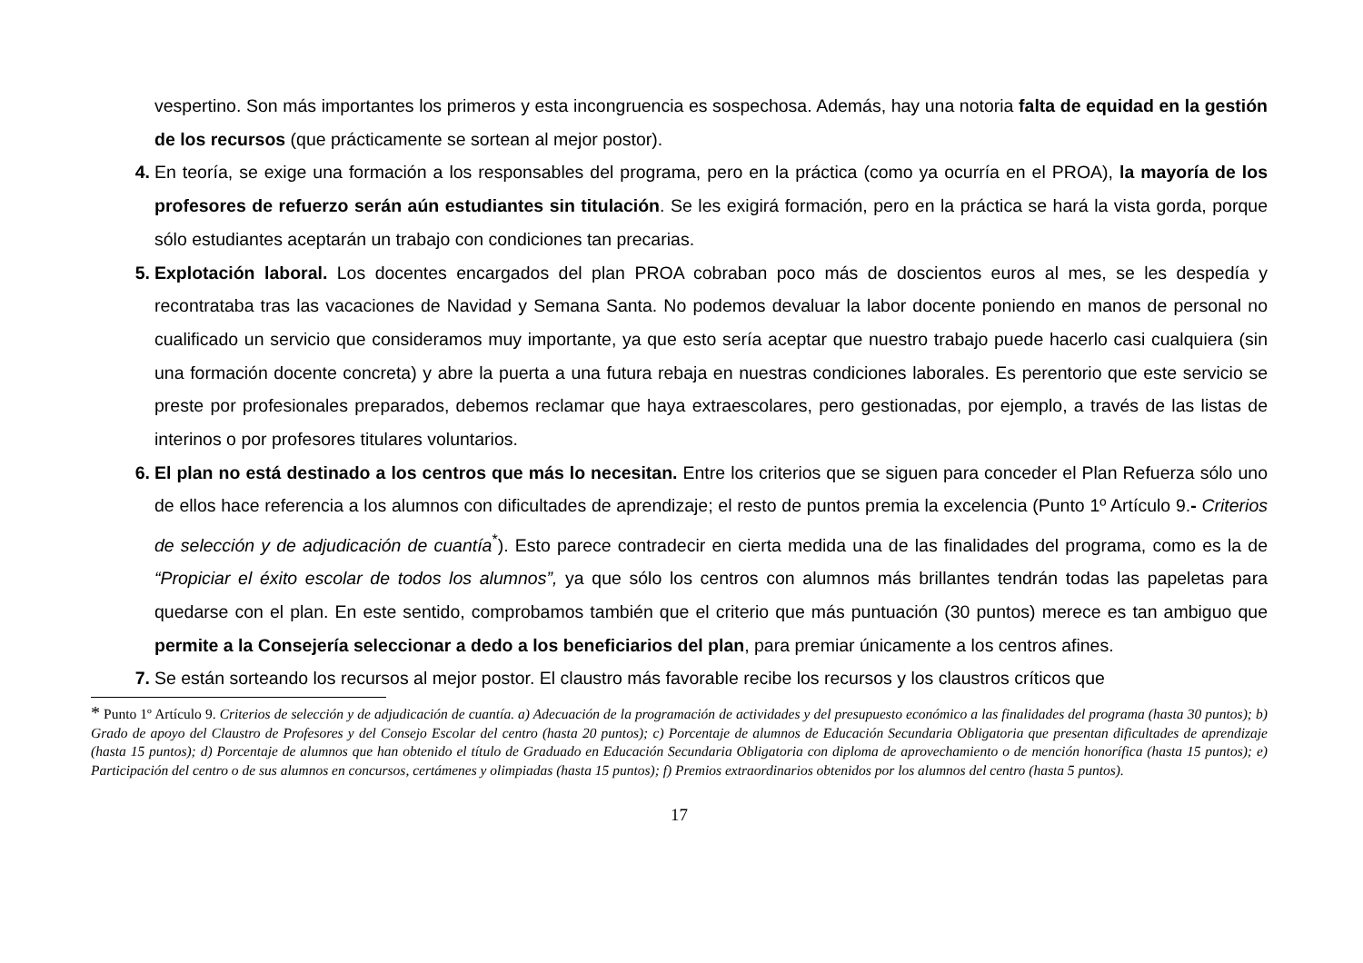vespertino. Son más importantes los primeros y esta incongruencia es sospechosa. Además, hay una notoria falta de equidad en la gestión de los recursos (que prácticamente se sortean al mejor postor).
4. En teoría, se exige una formación a los responsables del programa, pero en la práctica (como ya ocurría en el PROA), la mayoría de los profesores de refuerzo serán aún estudiantes sin titulación. Se les exigirá formación, pero en la práctica se hará la vista gorda, porque sólo estudiantes aceptarán un trabajo con condiciones tan precarias.
5. Explotación laboral. Los docentes encargados del plan PROA cobraban poco más de doscientos euros al mes, se les despedía y recontrataba tras las vacaciones de Navidad y Semana Santa. No podemos devaluar la labor docente poniendo en manos de personal no cualificado un servicio que consideramos muy importante, ya que esto sería aceptar que nuestro trabajo puede hacerlo casi cualquiera (sin una formación docente concreta) y abre la puerta a una futura rebaja en nuestras condiciones laborales. Es perentorio que este servicio se preste por profesionales preparados, debemos reclamar que haya extraescolares, pero gestionadas, por ejemplo, a través de las listas de interinos o por profesores titulares voluntarios.
6. El plan no está destinado a los centros que más lo necesitan. Entre los criterios que se siguen para conceder el Plan Refuerza sólo uno de ellos hace referencia a los alumnos con dificultades de aprendizaje; el resto de puntos premia la excelencia (Punto 1º Artículo 9.- Criterios de selección y de adjudicación de cuantía<sup>*</sup>). Esto parece contradecir en cierta medida una de las finalidades del programa, como es la de “Propiciar el éxito escolar de todos los alumnos”, ya que sólo los centros con alumnos más brillantes tendrán todas las papeletas para quedarse con el plan. En este sentido, comprobamos también que el criterio que más puntuación (30 puntos) merece es tan ambiguo que permite a la Consejería seleccionar a dedo a los beneficiarios del plan, para premiar únicamente a los centros afines.
7. Se están sorteando los recursos al mejor postor. El claustro más favorable recibe los recursos y los claustros críticos que
* Punto 1º Artículo 9. Criterios de selección y de adjudicación de cuantía. a) Adecuación de la programación de actividades y del presupuesto económico a las finalidades del programa (hasta 30 puntos); b) Grado de apoyo del Claustro de Profesores y del Consejo Escolar del centro (hasta 20 puntos); c) Porcentaje de alumnos de Educación Secundaria Obligatoria que presentan dificultades de aprendizaje (hasta 15 puntos); d) Porcentaje de alumnos que han obtenido el título de Graduado en Educación Secundaria Obligatoria con diploma de aprovechamiento o de mención honorífica (hasta 15 puntos); e) Participación del centro o de sus alumnos en concursos, certámenes y olimpiadas (hasta 15 puntos); f) Premios extraordinarios obtenidos por los alumnos del centro (hasta 5 puntos).
17